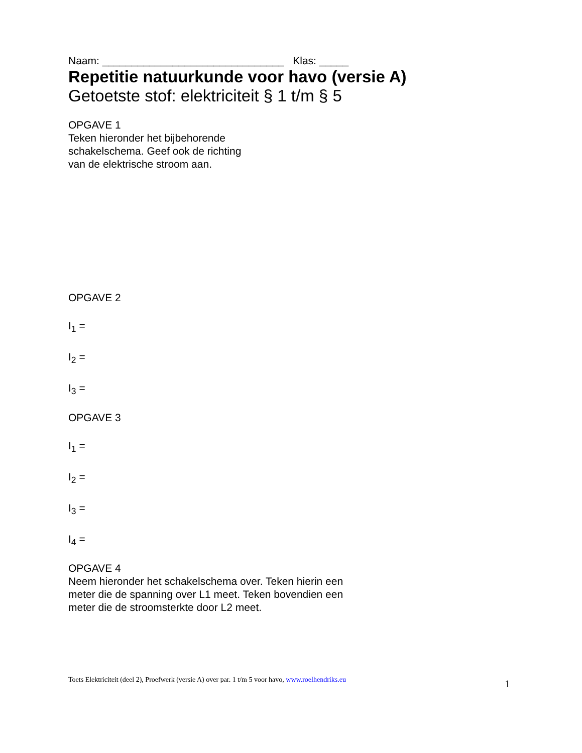Naam: _______________________________ Klas: _____
Repetitie natuurkunde voor havo (versie A)
Getoetste stof: elektriciteit § 1 t/m § 5
OPGAVE 1
Teken hieronder het bijbehorende
schakelschema. Geef ook de richting
van de elektrische stroom aan.
OPGAVE 2
I<sub>1</sub> =
I<sub>2</sub> =
I<sub>3</sub> =
OPGAVE 3
I<sub>1</sub> =
I<sub>2</sub> =
I<sub>3</sub> =
I<sub>4</sub> =
OPGAVE 4
Neem hieronder het schakelschema over. Teken hierin een
meter die de spanning over L1 meet. Teken bovendien een
meter die de stroomsterkte door L2 meet.
Toets Elektriciteit (deel 2), Proefwerk (versie A) over par. 1 t/m 5 voor havo, www.roelhendriks.eu 1